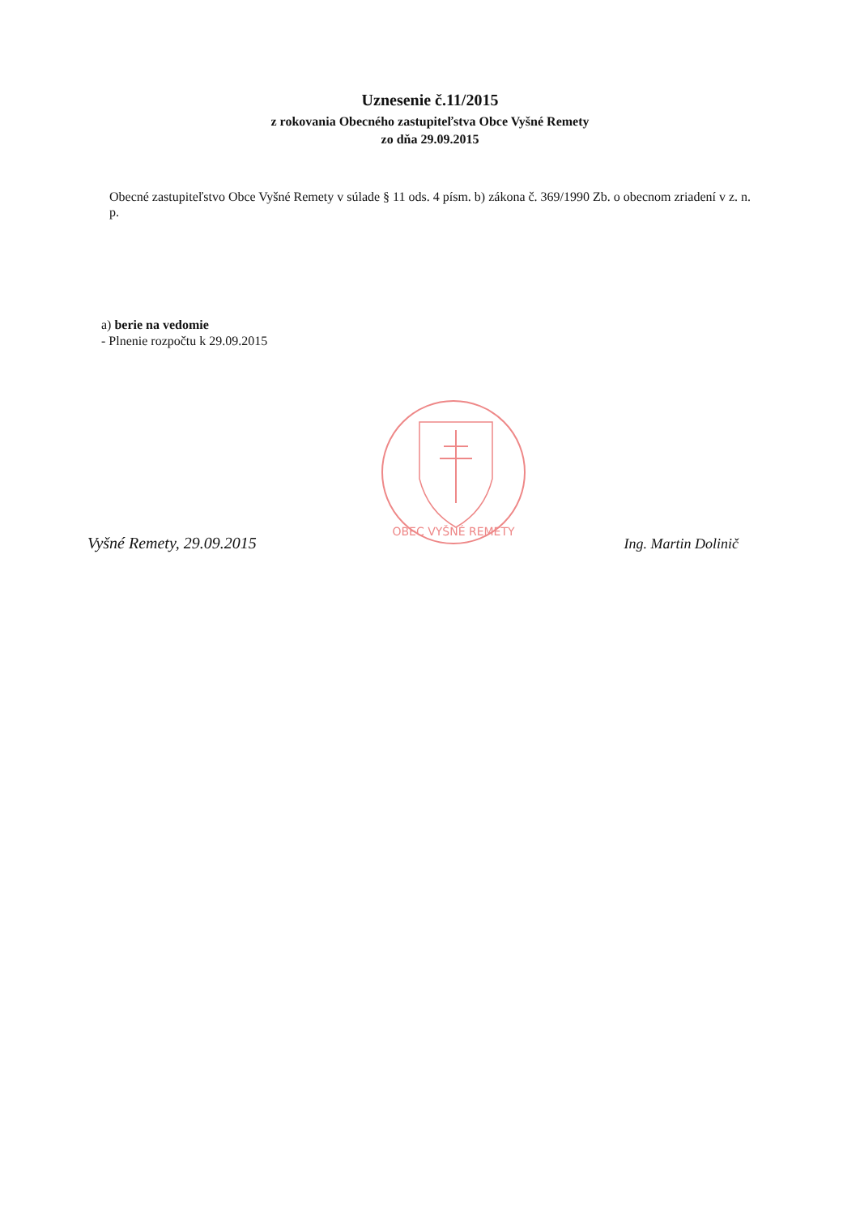Uznesenie č.11/2015
z rokovania Obecného zastupiteľstva Obce Vyšné Remety
zo dňa 29.09.2015
Obecné zastupiteľstvo Obce Vyšné Remety v súlade § 11 ods. 4 písm. b) zákona č. 369/1990 Zb. o obecnom zriadení v z. n. p.
a) berie na vedomie
- Plnenie rozpočtu k 29.09.2015
OBEC VYŠNÉ REMETY
Vyšné Remety, 29.09.2015
Ing. Martin Dolinič